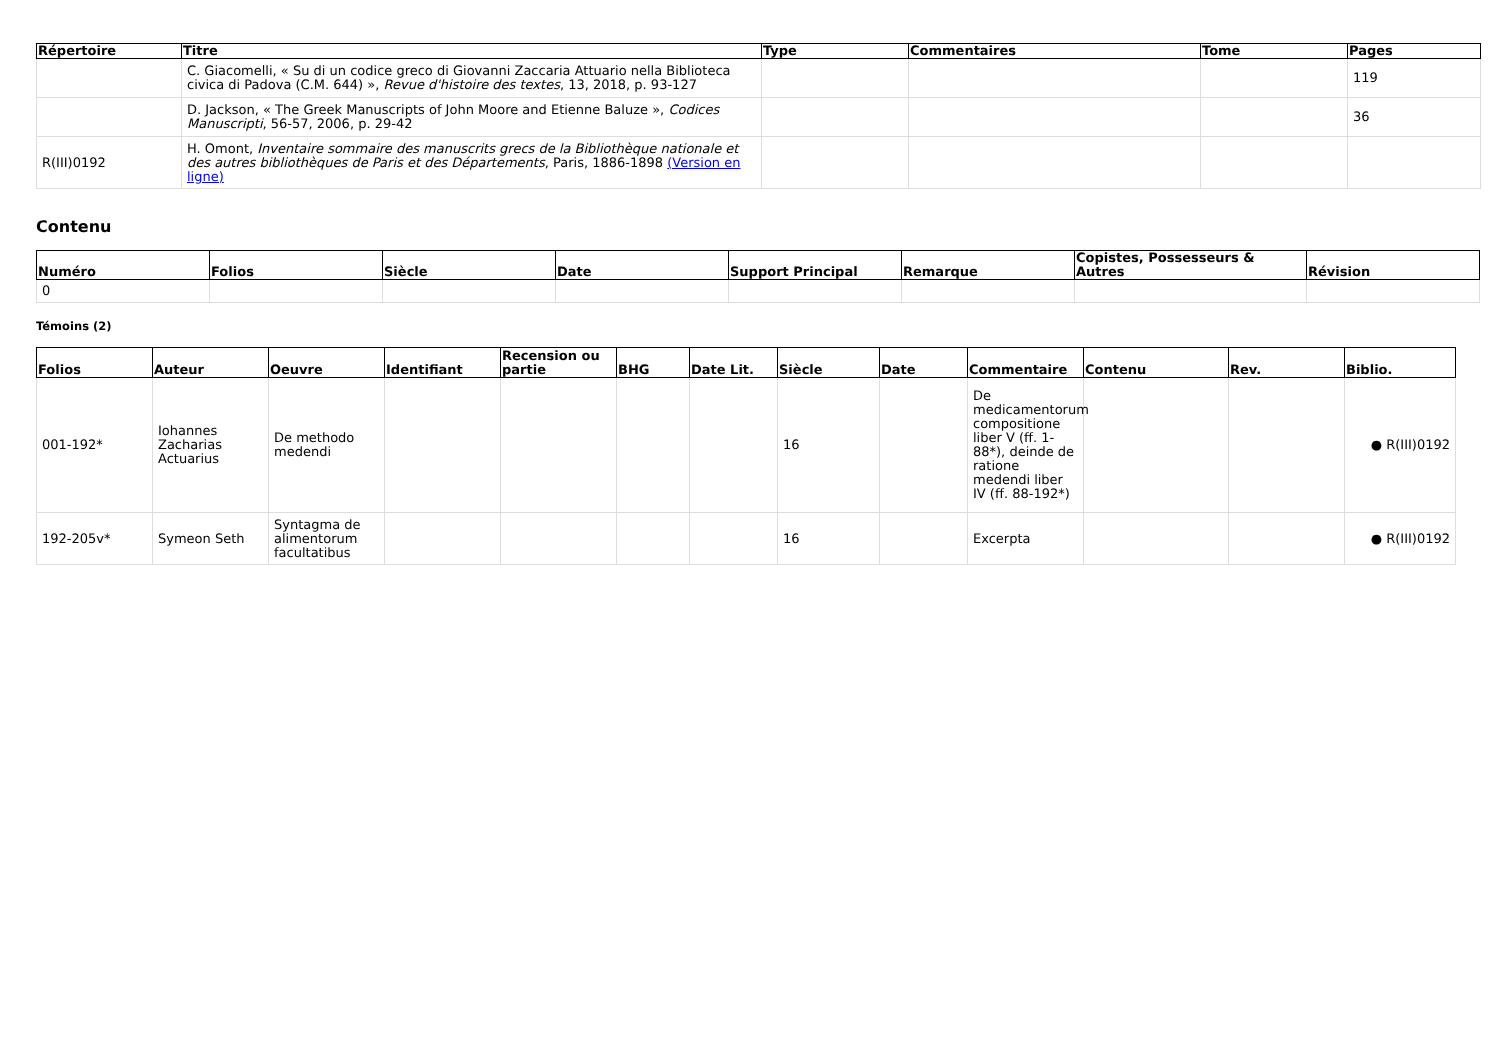| Répertoire | Titre | Type | Commentaires | Tome | Pages |
| --- | --- | --- | --- | --- | --- |
| | C. Giacomelli, « Su di un codice greco di Giovanni Zaccaria Attuario nella Biblioteca civica di Padova (C.M. 644) », Revue d'histoire des textes , 13, 2018, p. 93-127 | | | | 119 |
| | D. Jackson, « The Greek Manuscripts of John Moore and Etienne Baluze », Codices Manuscripti , 56-57, 2006, p. 29-42 | | | | 36 |
| R(III)0192 | H. Omont, Inventaire sommaire des manuscrits grecs de la Bibliothèque nationale et des autres bibliothèques de Paris et des Départements , Paris, 1886-1898 (Version en ligne) | | | | |
Contenu
| Numéro | Folios | Siècle | Date | Support Principal | Remarque | Copistes, Possesseurs & Autres | Révision |
| --- | --- | --- | --- | --- | --- | --- | --- |
| 0 | | | | | | | |
Témoins (2)
| Folios | Auteur | Oeuvre | Identifiant | Recension ou partie | BHG | Date Lit. | Siècle | Date | Commentaire | Contenu | Rev. | Biblio. |
| --- | --- | --- | --- | --- | --- | --- | --- | --- | --- | --- | --- | --- |
| 001-192* | Iohannes Zacharias Actuarius | De methodo medendi | | | | | 16 | | De medicamentorum compositione liber V (ff. 1-88*), deinde de ratione medendi liber IV (ff. 88-192*) | | | ● R(III)0192 |
| 192-205v* | Symeon Seth | Syntagma de alimentorum facultatibus | | | | | 16 | | Excerpta | | | ● R(III)0192 |